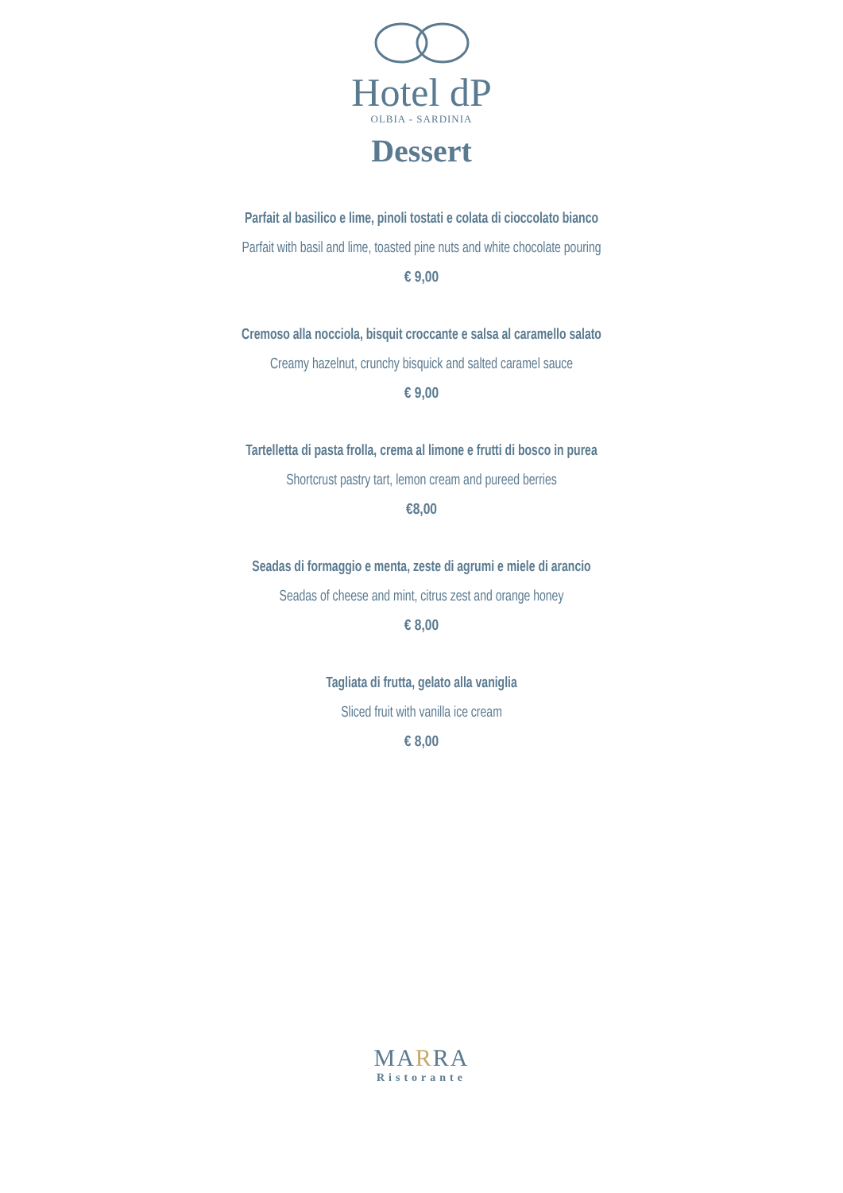Hotel dP
OLBIA - SARDINIA
Dessert
Parfait al basilico e lime, pinoli tostati e colata di cioccolato bianco
Parfait with basil and lime, toasted pine nuts and white chocolate pouring
€ 9,00
Cremoso alla nocciola, bisquit croccante e salsa al caramello salato
Creamy hazelnut, crunchy bisquick and salted caramel sauce
€ 9,00
Tartelletta di pasta frolla, crema al limone e frutti di bosco in purea
Shortcrust pastry tart, lemon cream and pureed berries
€8,00
Seadas di formaggio e menta, zeste di agrumi e miele di arancio
Seadas of cheese and mint, citrus zest and orange honey
€ 8,00
Tagliata di frutta, gelato alla vaniglia
Sliced fruit with vanilla ice cream
€ 8,00
MARRA
Ristorante